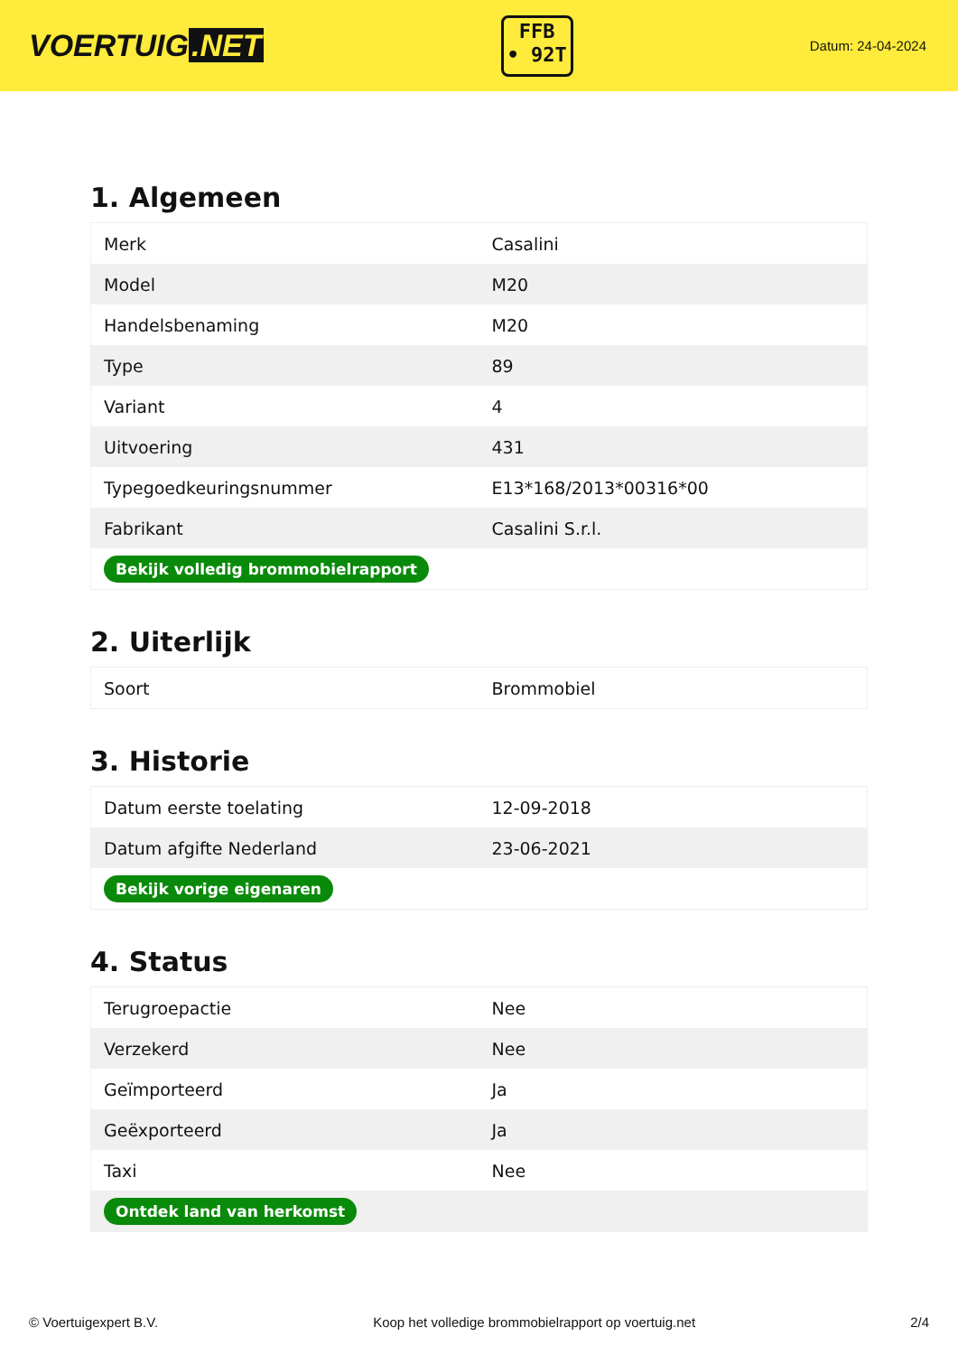VOERTUIG.NET
FFB
• 92T
Datum: 24-04-2024
1. Algemeen
| Merk | Casalini |
| Model | M20 |
| Handelsbenaming | M20 |
| Type | 89 |
| Variant | 4 |
| Uitvoering | 431 |
| Typegoedkeuringsnummer | E13*168/2013*00316*00 |
| Fabrikant | Casalini S.r.l. |
| Bekijk volledig brommobielrapport | |
2. Uiterlijk
| Soort | Brommobiel |
3. Historie
| Datum eerste toelating | 12-09-2018 |
| Datum afgifte Nederland | 23-06-2021 |
| Bekijk vorige eigenaren | |
4. Status
| Terugroepactie | Nee |
| Verzekerd | Nee |
| Geïmporteerd | Ja |
| Geëxporteerd | Ja |
| Taxi | Nee |
| Ontdek land van herkomst | |
© Voertuigexpert B.V. Koop het volledige brommobielrapport op voertuig.net 2/4